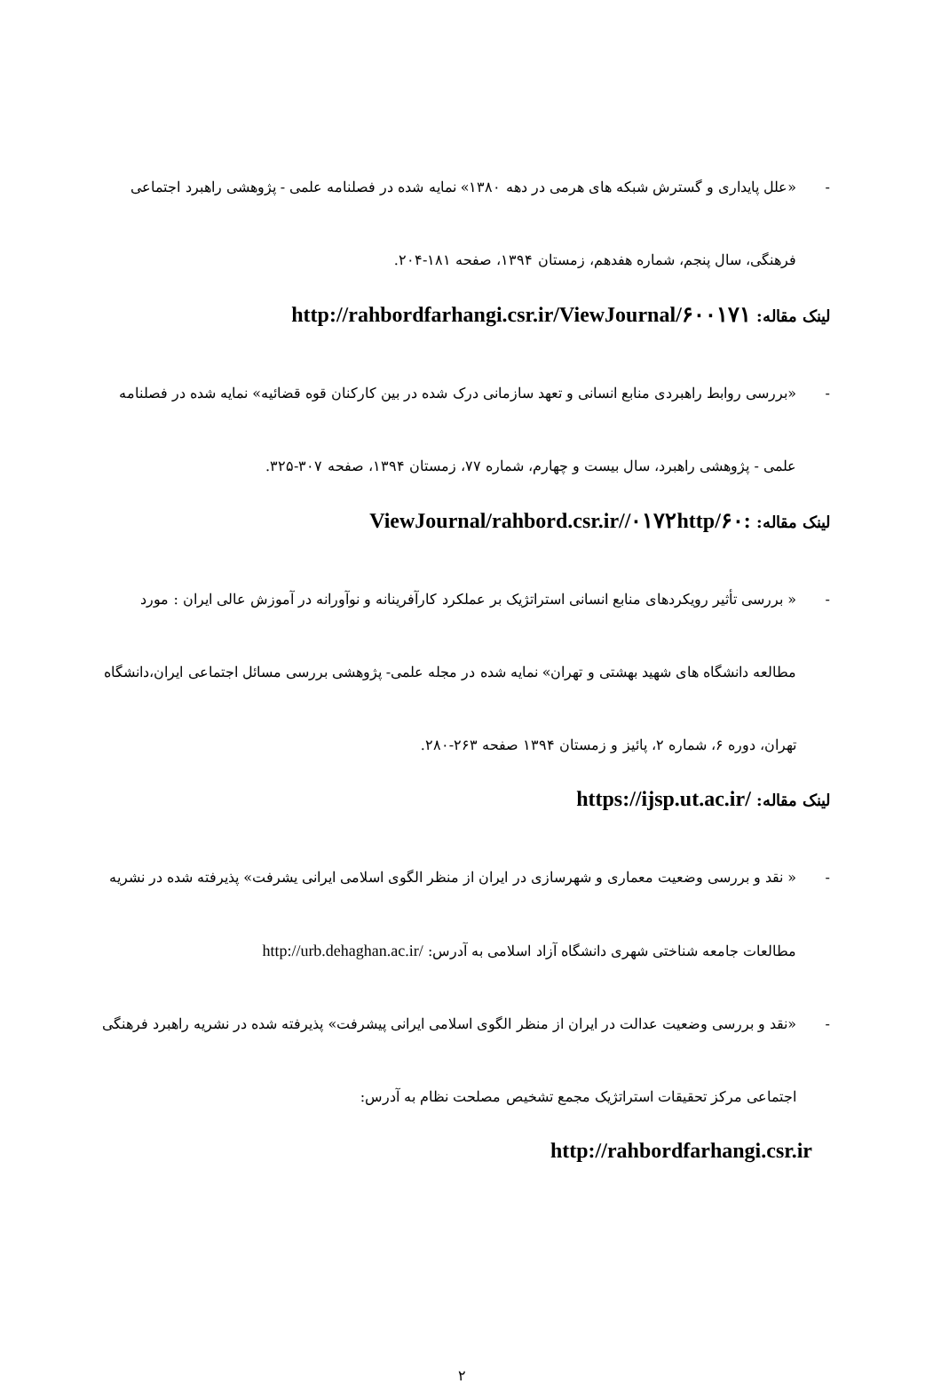- «علل پایداری و گسترش شبکه های هرمی در دهه ۱۳۸۰» نمایه شده در فصلنامه علمی - پژوهشی راهبرد اجتماعی فرهنگی، سال پنجم، شماره هفدهم، زمستان ۱۳۹۴، صفحه ۱۸۱-۲۰۴.
لینک مقاله: http://rahbordfarhangi.csr.ir/ViewJournal/۶۰۰۱۷۱
- «بررسی روابط راهبردی منابع انسانی و تعهد سازمانی درک شده در بین کارکنان قوه قضائیه» نمایه شده در فصلنامه علمی - پژوهشی راهبرد، سال بیست و چهارم، شماره ۷۷، زمستان ۱۳۹۴، صفحه ۳۰۷-۳۲۵.
لینک مقاله: :۶۰/ViewJournal/rahbord.csr.ir//۰۱۷۲http
- « بررسی تأثیر رویکردهای منابع انسانی استراتژیک بر عملکرد کارآفرینانه و نوآورانه در آموزش عالی ایران : مورد مطالعه دانشگاه های شهید بهشتی و تهران» نمایه شده در مجله علمی- پژوهشی بررسی مسائل اجتماعی ایران،دانشگاه تهران، دوره ۶، شماره ۲، پائیز و زمستان ۱۳۹۴ صفحه ۲۶۳-۲۸۰.
لینک مقاله: https://ijsp.ut.ac.ir/
- « نقد و بررسی وضعیت معماری و شهرسازی در ایران از منظر الگوی اسلامی ایرانی یشرفت» پذیرفته شده در نشریه مطالعات جامعه شناختی شهری دانشگاه آزاد اسلامی به آدرس: http://urb.dehaghan.ac.ir/
- «نقد و بررسی وضعیت عدالت در ایران از منظر الگوی اسلامی ایرانی پیشرفت» پذیرفته شده در نشریه راهبرد فرهنگی اجتماعی مرکز تحقیقات استراتژیک مجمع تشخیص مصلحت نظام به آدرس:
http://rahbordfarhangi.csr.ir
۲